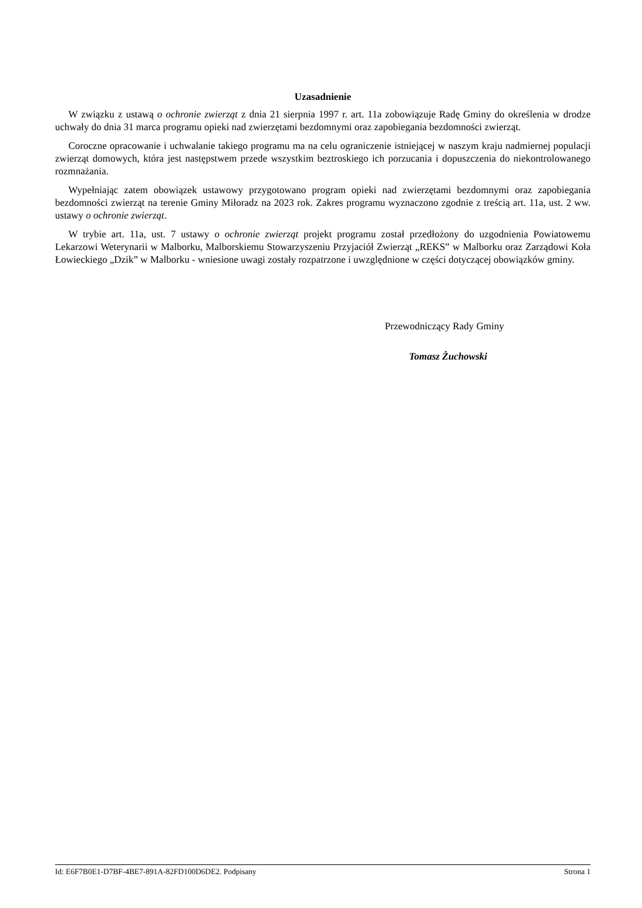Uzasadnienie
W związku z ustawą o ochronie zwierząt z dnia 21 sierpnia 1997 r. art. 11a zobowiązuje Radę Gminy do określenia w drodze uchwały do dnia 31 marca programu opieki nad zwierzętami bezdomnymi oraz zapobiegania bezdomności zwierząt.
Coroczne opracowanie i uchwalanie takiego programu ma na celu ograniczenie istniejącej w naszym kraju nadmiernej populacji zwierząt domowych, która jest następstwem przede wszystkim beztroskiego ich porzucania i dopuszczenia do niekontrolowanego rozmnażania.
Wypełniając zatem obowiązek ustawowy przygotowano program opieki nad zwierzętami bezdomnymi oraz zapobiegania bezdomności zwierząt na terenie Gminy Miłoradz na 2023 rok. Zakres programu wyznaczono zgodnie z treścią art. 11a, ust. 2 ww. ustawy o ochronie zwierząt.
W trybie art. 11a, ust. 7 ustawy o ochronie zwierząt projekt programu został przedłożony do uzgodnienia Powiatowemu Lekarzowi Weterynarii w Malborku, Malborskiemu Stowarzyszeniu Przyjaciół Zwierząt „REKS” w Malborku oraz Zarządowi Koła Łowieckiego „Dzik” w Malborku - wniesione uwagi zostały rozpatrzone i uwzględnione w części dotyczącej obowiązków gminy.
Przewodniczący Rady Gminy
Tomasz Żuchowski
Id: E6F7B0E1-D7BF-4BE7-891A-82FD100D6DE2. Podpisany Strona 1